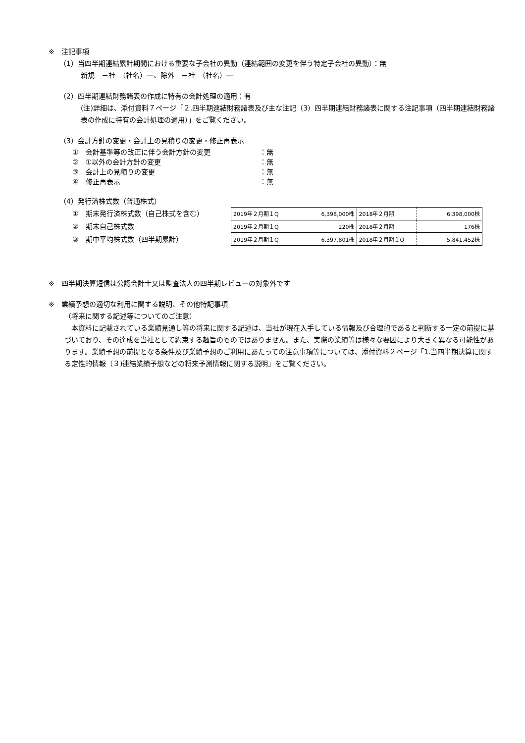※　注記事項
（1）当四半期連結累計期間における重要な子会社の異動（連結範囲の変更を伴う特定子会社の異動）：無
新規　－社　（社名）―、除外　－社　（社名）―
（2）四半期連結財務諸表の作成に特有の会計処理の適用：有
(注)詳細は、添付資料７ページ「２.四半期連結財務諸表及び主な注記（3）四半期連結財務諸表に関する注記事項（四半期連結財務諸表の作成に特有の会計処理の適用）」をご覧ください。
（3）会計方針の変更・会計上の見積りの変更・修正再表示
①　会計基準等の改正に伴う会計方針の変更 ：無
②　①以外の会計方針の変更 ：無
③　会計上の見積りの変更 ：無
④　修正再表示 ：無
（4）発行済株式数（普通株式）
①　期末発行済株式数（自己株式を含む）
②　期末自己株式数
③　期中平均株式数（四半期累計）
| 2019年２月期１Q | 6,398,000株 | 2018年２月期 | 6,398,000株 |
| 2019年２月期１Q | 220株 | 2018年２月期 | 176株 |
| 2019年２月期１Q | 6,397,801株 | 2018年２月期１Q | 5,841,452株 |
※　四半期決算短信は公認会計士又は監査法人の四半期レビューの対象外です
※　業績予想の適切な利用に関する説明、その他特記事項
（将来に関する記述等についてのご注意）
　本資料に記載されている業績見通し等の将来に関する記述は、当社が現在入手している情報及び合理的であると判断する一定の前提に基づいており、その達成を当社として約束する趣旨のものではありません。また、実際の業績等は様々な要因により大きく異なる可能性があります。業績予想の前提となる条件及び業績予想のご利用にあたっての注意事項等については、添付資料２ページ「1.当四半期決算に関する定性的情報（３)連結業績予想などの将来予測情報に関する説明」をご覧ください。